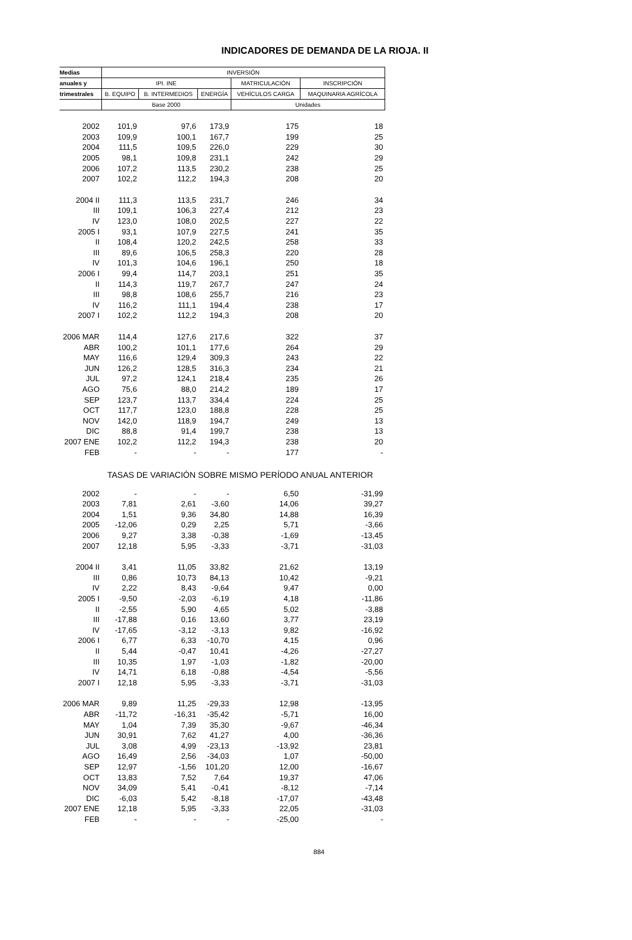INDICADORES DE DEMANDA DE LA RIOJA. II
| Medias | INVERSIÓN | | | | |
| --- | --- | --- | --- | --- | --- |
| anuales y | IPI. INE | | | MATRICULACIÓN | INSCRIPCIÓN |
| trimestrales | B. EQUIPO | B. INTERMEDIOS | ENERGÍA | VEHÍCULOS CARGA | MAQUINARIA AGRÍCOLA |
| | Base 2000 | | | Unidades | |
| 2002 | 101,9 | 97,6 | 173,9 | 175 | 18 |
| 2003 | 109,9 | 100,1 | 167,7 | 199 | 25 |
| 2004 | 111,5 | 109,5 | 226,0 | 229 | 30 |
| 2005 | 98,1 | 109,8 | 231,1 | 242 | 29 |
| 2006 | 107,2 | 113,5 | 230,2 | 238 | 25 |
| 2007 | 102,2 | 112,2 | 194,3 | 208 | 20 |
| 2004 II | 111,3 | 113,5 | 231,7 | 246 | 34 |
| III | 109,1 | 106,3 | 227,4 | 212 | 23 |
| IV | 123,0 | 108,0 | 202,5 | 227 | 22 |
| 2005 I | 93,1 | 107,9 | 227,5 | 241 | 35 |
| II | 108,4 | 120,2 | 242,5 | 258 | 33 |
| III | 89,6 | 106,5 | 258,3 | 220 | 28 |
| IV | 101,3 | 104,6 | 196,1 | 250 | 18 |
| 2006 I | 99,4 | 114,7 | 203,1 | 251 | 35 |
| II | 114,3 | 119,7 | 267,7 | 247 | 24 |
| III | 98,8 | 108,6 | 255,7 | 216 | 23 |
| IV | 116,2 | 111,1 | 194,4 | 238 | 17 |
| 2007 I | 102,2 | 112,2 | 194,3 | 208 | 20 |
| 2006 MAR | 114,4 | 127,6 | 217,6 | 322 | 37 |
| ABR | 100,2 | 101,1 | 177,6 | 264 | 29 |
| MAY | 116,6 | 129,4 | 309,3 | 243 | 22 |
| JUN | 126,2 | 128,5 | 316,3 | 234 | 21 |
| JUL | 97,2 | 124,1 | 218,4 | 235 | 26 |
| AGO | 75,6 | 88,0 | 214,2 | 189 | 17 |
| SEP | 123,7 | 113,7 | 334,4 | 224 | 25 |
| OCT | 117,7 | 123,0 | 188,8 | 228 | 25 |
| NOV | 142,0 | 118,9 | 194,7 | 249 | 13 |
| DIC | 88,8 | 91,4 | 199,7 | 238 | 13 |
| 2007 ENE | 102,2 | 112,2 | 194,3 | 238 | 20 |
| FEB | - | - | - | 177 | - |
| TASAS DE VARIACIÓN SOBRE MISMO PERÍODO ANUAL ANTERIOR | | | | | |
| 2002 | - | - | - | 6,50 | -31,99 |
| 2003 | 7,81 | 2,61 | -3,60 | 14,06 | 39,27 |
| 2004 | 1,51 | 9,36 | 34,80 | 14,88 | 16,39 |
| 2005 | -12,06 | 0,29 | 2,25 | 5,71 | -3,66 |
| 2006 | 9,27 | 3,38 | -0,38 | -1,69 | -13,45 |
| 2007 | 12,18 | 5,95 | -3,33 | -3,71 | -31,03 |
| 2004 II | 3,41 | 11,05 | 33,82 | 21,62 | 13,19 |
| III | 0,86 | 10,73 | 84,13 | 10,42 | -9,21 |
| IV | 2,22 | 8,43 | -9,64 | 9,47 | 0,00 |
| 2005 I | -9,50 | -2,03 | -6,19 | 4,18 | -11,86 |
| II | -2,55 | 5,90 | 4,65 | 5,02 | -3,88 |
| III | -17,88 | 0,16 | 13,60 | 3,77 | 23,19 |
| IV | -17,65 | -3,12 | -3,13 | 9,82 | -16,92 |
| 2006 I | 6,77 | 6,33 | -10,70 | 4,15 | 0,96 |
| II | 5,44 | -0,47 | 10,41 | -4,26 | -27,27 |
| III | 10,35 | 1,97 | -1,03 | -1,82 | -20,00 |
| IV | 14,71 | 6,18 | -0,88 | -4,54 | -5,56 |
| 2007 I | 12,18 | 5,95 | -3,33 | -3,71 | -31,03 |
| 2006 MAR | 9,89 | 11,25 | -29,33 | 12,98 | -13,95 |
| ABR | -11,72 | -16,31 | -35,42 | -5,71 | 16,00 |
| MAY | 1,04 | 7,39 | 35,30 | -9,67 | -46,34 |
| JUN | 30,91 | 7,62 | 41,27 | 4,00 | -36,36 |
| JUL | 3,08 | 4,99 | -23,13 | -13,92 | 23,81 |
| AGO | 16,49 | 2,56 | -34,03 | 1,07 | -50,00 |
| SEP | 12,97 | -1,56 | 101,20 | 12,00 | -16,67 |
| OCT | 13,83 | 7,52 | 7,64 | 19,37 | 47,06 |
| NOV | 34,09 | 5,41 | -0,41 | -8,12 | -7,14 |
| DIC | -6,03 | 5,42 | -8,18 | -17,07 | -43,48 |
| 2007 ENE | 12,18 | 5,95 | -3,33 | 22,05 | -31,03 |
| FEB | - | - | - | -25,00 | - |
884